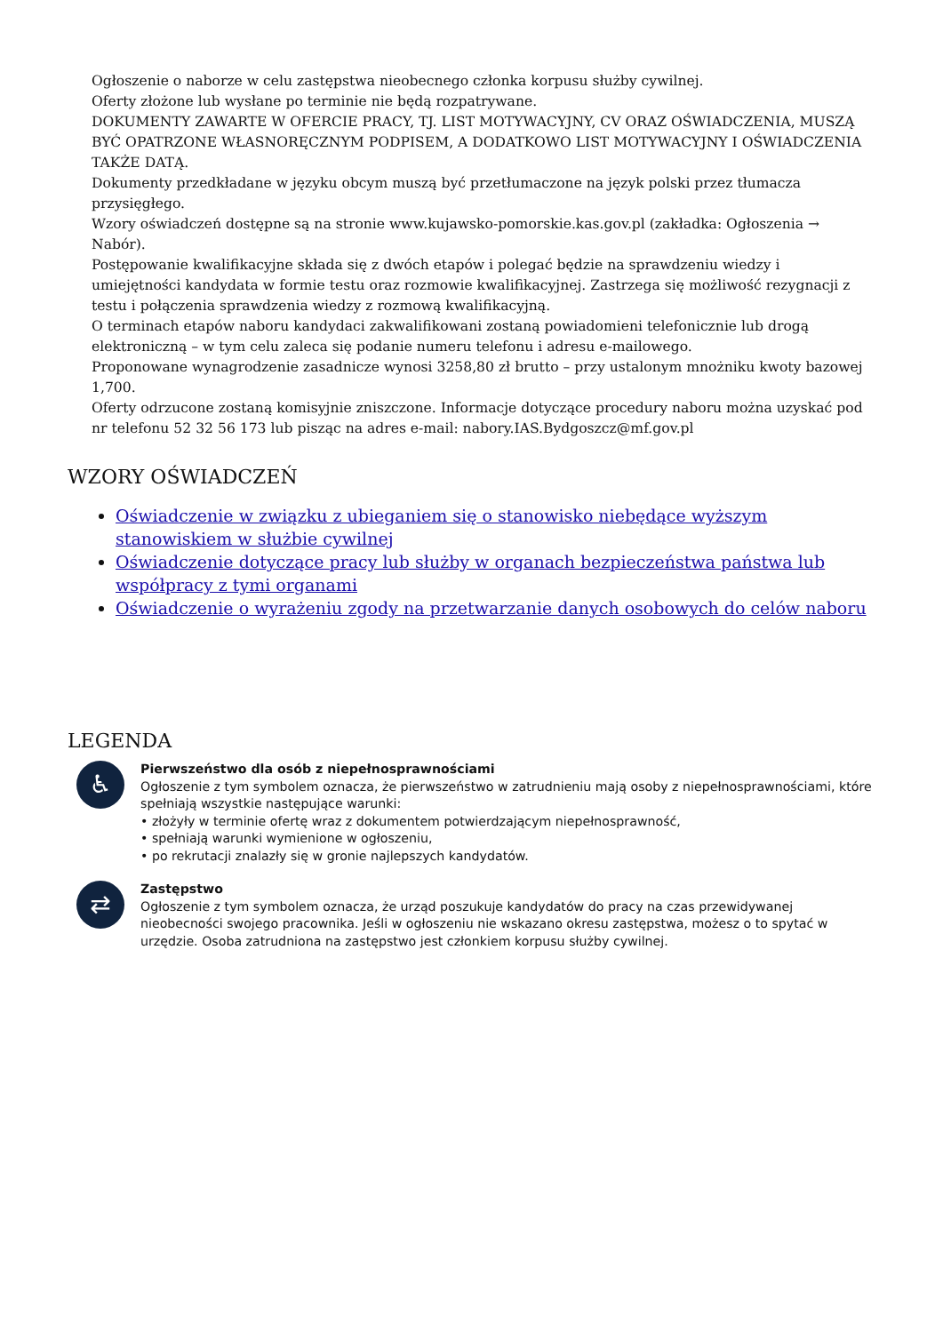Ogłoszenie o naborze w celu zastępstwa nieobecnego członka korpusu służby cywilnej.
Oferty złożone lub wysłane po terminie nie będą rozpatrywane.
DOKUMENTY ZAWARTE W OFERCIE PRACY, TJ. LIST MOTYWACYJNY, CV ORAZ OŚWIADCZENIA, MUSZĄ BYĆ OPATRZONE WŁASNORĘCZNYM PODPISEM, A DODATKOWO LIST MOTYWACYJNY I OŚWIADCZENIA TAKŻE DATĄ.
Dokumenty przedkładane w języku obcym muszą być przetłumaczone na język polski przez tłumacza przysięgłego.
Wzory oświadczeń dostępne są na stronie www.kujawsko-pomorskie.kas.gov.pl (zakładka: Ogłoszenia → Nabór).
Postępowanie kwalifikacyjne składa się z dwóch etapów i polegać będzie na sprawdzeniu wiedzy i umiejętności kandydata w formie testu oraz rozmowie kwalifikacyjnej. Zastrzega się możliwość rezygnacji z testu i połączenia sprawdzenia wiedzy z rozmową kwalifikacyjną.
O terminach etapów naboru kandydaci zakwalifikowani zostaną powiadomieni telefonicznie lub drogą elektroniczną – w tym celu zaleca się podanie numeru telefonu i adresu e-mailowego.
Proponowane wynagrodzenie zasadnicze wynosi 3258,80 zł brutto – przy ustalonym mnożniku kwoty bazowej 1,700.
Oferty odrzucone zostaną komisyjnie zniszczone. Informacje dotyczące procedury naboru można uzyskać pod nr telefonu 52 32 56 173 lub pisząc na adres e-mail: nabory.IAS.Bydgoszcz@mf.gov.pl
WZORY OŚWIADCZEŃ
Oświadczenie w związku z ubieganiem się o stanowisko niebędące wyższym stanowiskiem w służbie cywilnej
Oświadczenie dotyczące pracy lub służby w organach bezpieczeństwa państwa lub współpracy z tymi organami
Oświadczenie o wyrażeniu zgody na przetwarzanie danych osobowych do celów naboru
LEGENDA
♿
Pierwszeństwo dla osób z niepełnosprawnościami
Ogłoszenie z tym symbolem oznacza, że pierwszeństwo w zatrudnieniu mają osoby z niepełnosprawnościami, które spełniają wszystkie następujące warunki:
• złożyły w terminie ofertę wraz z dokumentem potwierdzającym niepełnosprawność,
• spełniają warunki wymienione w ogłoszeniu,
• po rekrutacji znalazły się w gronie najlepszych kandydatów.
⇄
Zastępstwo
Ogłoszenie z tym symbolem oznacza, że urząd poszukuje kandydatów do pracy na czas przewidywanej nieobecności swojego pracownika. Jeśli w ogłoszeniu nie wskazano okresu zastępstwa, możesz o to spytać w urzędzie. Osoba zatrudniona na zastępstwo jest członkiem korpusu służby cywilnej.